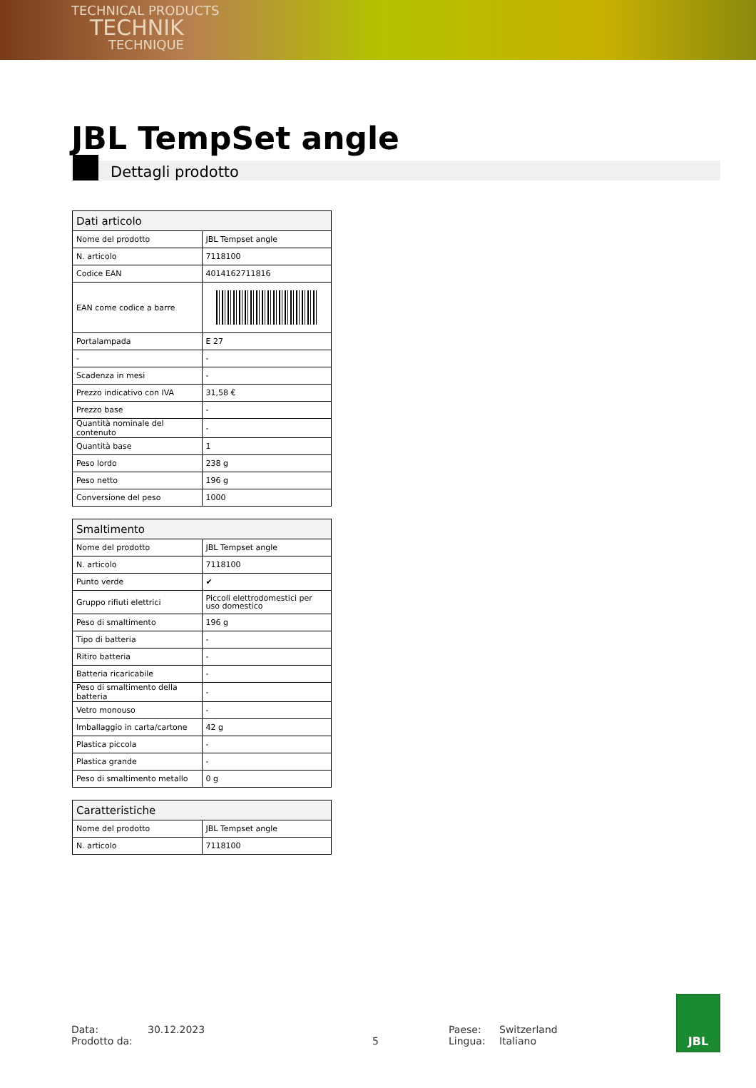TECHNICAL PRODUCTS
TECHNIK
TECHNIQUE
JBL TempSet angle
Dettagli prodotto
| Dati articolo | |
| --- | --- |
| Nome del prodotto | JBL Tempset angle |
| N. articolo | 7118100 |
| Codice EAN | 4014162711816 |
| EAN come codice a barre | |
| Portalampada | E 27 |
| - | - |
| Scadenza in mesi | - |
| Prezzo indicativo con IVA | 31,58 € |
| Prezzo base | - |
| Quantità nominale del contenuto | - |
| Quantità base | 1 |
| Peso lordo | 238 g |
| Peso netto | 196 g |
| Conversione del peso | 1000 |
| Smaltimento | |
| --- | --- |
| Nome del prodotto | JBL Tempset angle |
| N. articolo | 7118100 |
| Punto verde | ✔ |
| Gruppo rifiuti elettrici | Piccoli elettrodomestici per uso domestico |
| Peso di smaltimento | 196 g |
| Tipo di batteria | - |
| Ritiro batteria | - |
| Batteria ricaricabile | - |
| Peso di smaltimento della batteria | - |
| Vetro monouso | - |
| Imballaggio in carta/cartone | 42 g |
| Plastica piccola | - |
| Plastica grande | - |
| Peso di smaltimento metallo | 0 g |
| Caratteristiche | |
| --- | --- |
| Nome del prodotto | JBL Tempset angle |
| N. articolo | 7118100 |
Data:
Prodotto da:
30.12.2023
5 Paese:
Lingua:
Switzerland
Italiano
JBL